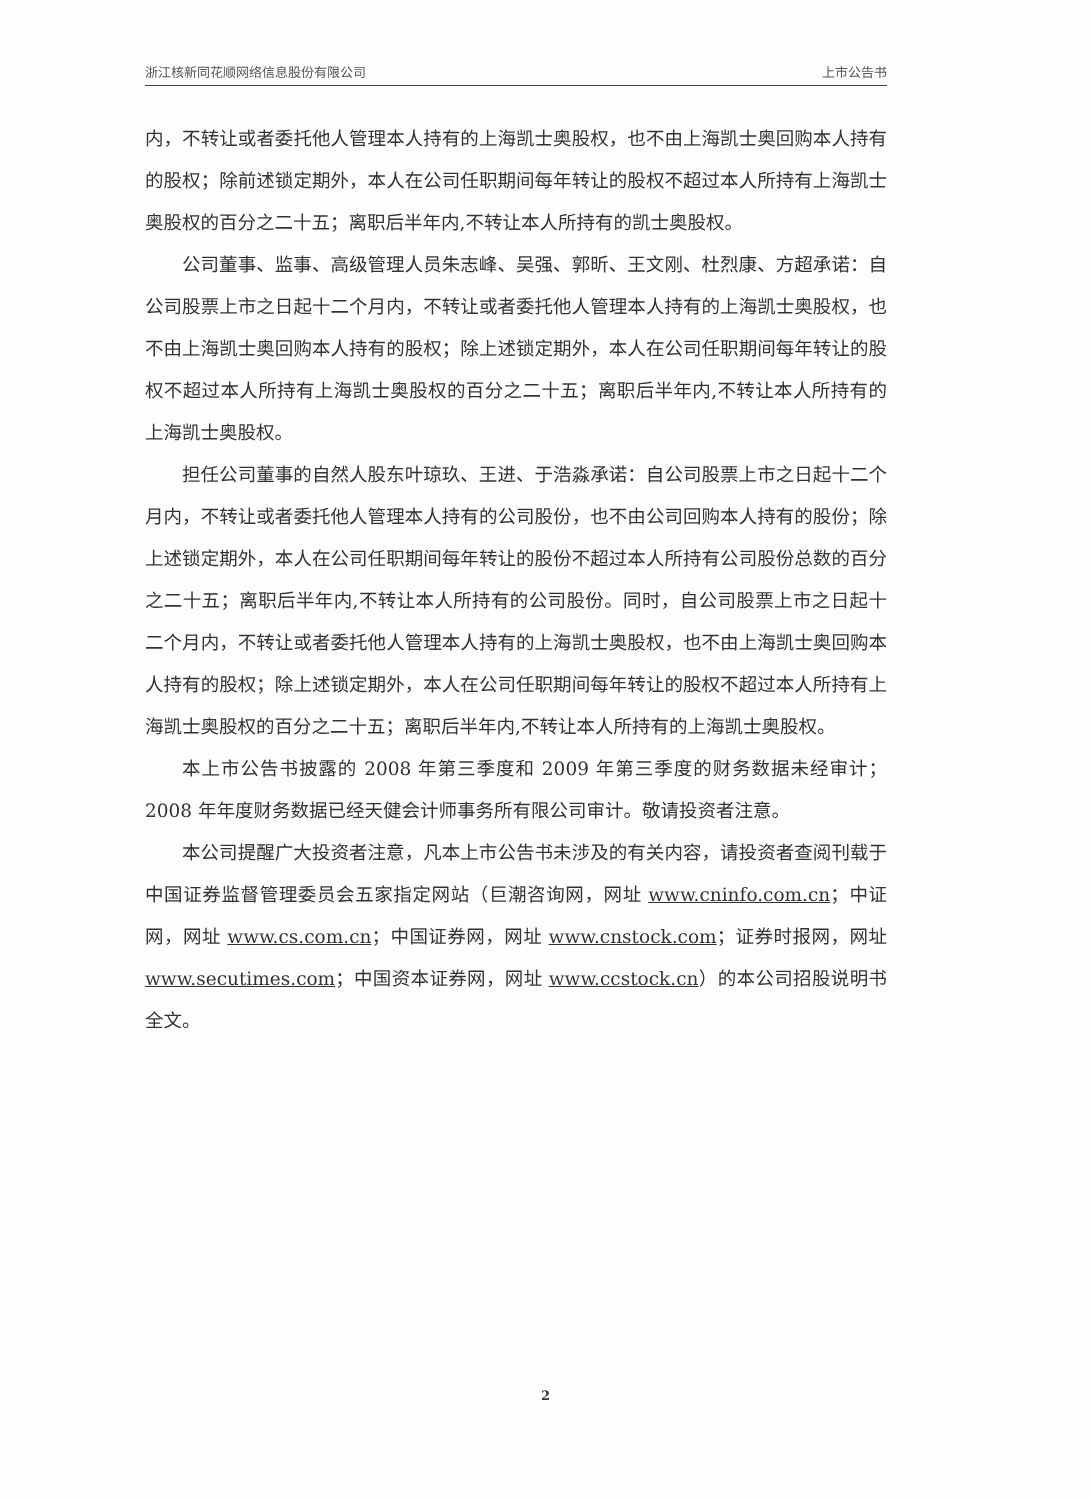浙江核新同花顺网络信息股份有限公司 上市公告书
内，不转让或者委托他人管理本人持有的上海凯士奥股权，也不由上海凯士奥回购本人持有的股权；除前述锁定期外，本人在公司任职期间每年转让的股权不超过本人所持有上海凯士奥股权的百分之二十五；离职后半年内,不转让本人所持有的凯士奥股权。
公司董事、监事、高级管理人员朱志峰、吴强、郭昕、王文刚、杜烈康、方超承诺：自公司股票上市之日起十二个月内，不转让或者委托他人管理本人持有的上海凯士奥股权，也不由上海凯士奥回购本人持有的股权；除上述锁定期外，本人在公司任职期间每年转让的股权不超过本人所持有上海凯士奥股权的百分之二十五；离职后半年内,不转让本人所持有的上海凯士奥股权。
担任公司董事的自然人股东叶琼玖、王进、于浩淼承诺：自公司股票上市之日起十二个月内，不转让或者委托他人管理本人持有的公司股份，也不由公司回购本人持有的股份；除上述锁定期外，本人在公司任职期间每年转让的股份不超过本人所持有公司股份总数的百分之二十五；离职后半年内,不转让本人所持有的公司股份。同时，自公司股票上市之日起十二个月内，不转让或者委托他人管理本人持有的上海凯士奥股权，也不由上海凯士奥回购本人持有的股权；除上述锁定期外，本人在公司任职期间每年转让的股权不超过本人所持有上海凯士奥股权的百分之二十五；离职后半年内,不转让本人所持有的上海凯士奥股权。
本上市公告书披露的 2008 年第三季度和 2009 年第三季度的财务数据未经审计；2008 年年度财务数据已经天健会计师事务所有限公司审计。敬请投资者注意。
本公司提醒广大投资者注意，凡本上市公告书未涉及的有关内容，请投资者查阅刊载于中国证券监督管理委员会五家指定网站（巨潮咨询网，网址 www.cninfo.com.cn；中证网，网址 www.cs.com.cn；中国证券网，网址 www.cnstock.com；证券时报网，网址 www.secutimes.com；中国资本证券网，网址 www.ccstock.cn）的本公司招股说明书全文。
2